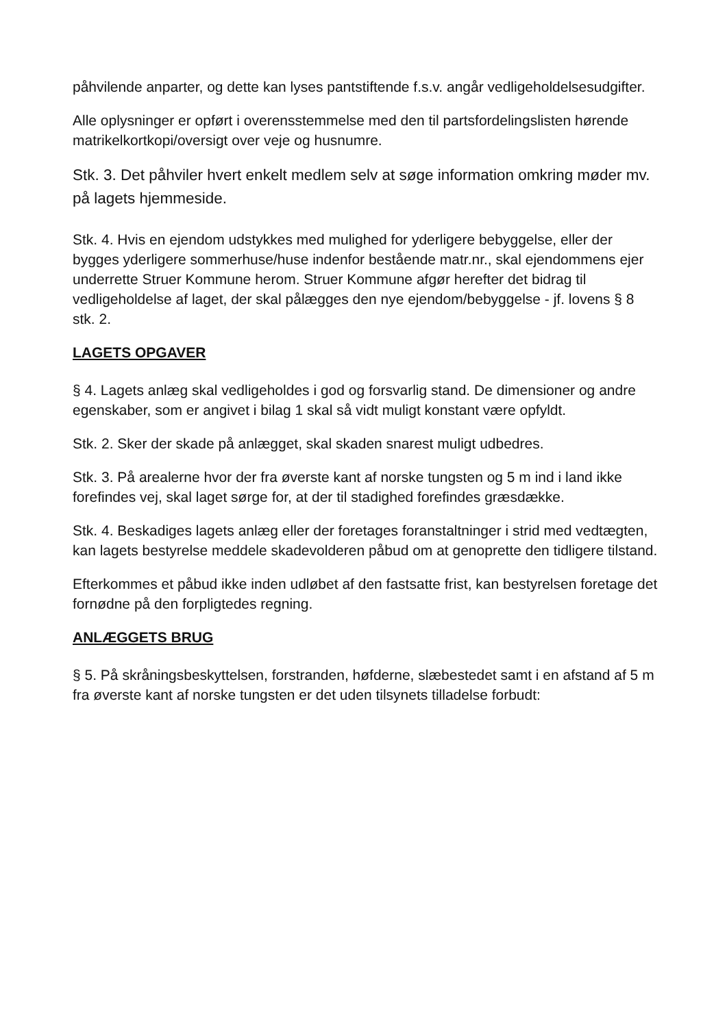påhvilende anparter, og dette kan lyses pantstiftende f.s.v. angår vedligeholdelsesudgifter.
Alle oplysninger er opført i overensstemmelse med den til partsfordelingslisten hørende matrikelkortkopi/oversigt over veje og husnumre.
Stk. 3. Det påhviler hvert enkelt medlem selv at søge information omkring møder mv. på lagets hjemmeside.
Stk. 4. Hvis en ejendom udstykkes med mulighed for yderligere bebyggelse, eller der bygges yderligere sommerhuse/huse indenfor bestående matr.nr., skal ejendommens ejer underrette Struer Kommune herom. Struer Kommune afgør herefter det bidrag til vedligeholdelse af laget, der skal pålægges den nye ejendom/bebyggelse - jf. lovens § 8 stk. 2.
LAGETS OPGAVER
§ 4. Lagets anlæg skal vedligeholdes i god og forsvarlig stand. De dimensioner og andre egenskaber, som er angivet i bilag 1 skal så vidt muligt konstant være opfyldt.
Stk. 2. Sker der skade på anlægget, skal skaden snarest muligt udbedres.
Stk. 3. På arealerne hvor der fra øverste kant af norske tungsten og 5 m ind i land ikke forefindes vej, skal laget sørge for, at der til stadighed forefindes græsdække.
Stk. 4. Beskadiges lagets anlæg eller der foretages foranstaltninger i strid med vedtægten, kan lagets bestyrelse meddele skadevolderen påbud om at genoprette den tidligere tilstand.
Efterkommes et påbud ikke inden udløbet af den fastsatte frist, kan bestyrelsen foretage det fornødne på den forpligtedes regning.
ANLÆGGETS BRUG
§ 5. På skråningsbeskyttelsen, forstranden, høfderne, slæbestedet samt i en afstand af 5 m fra øverste kant af norske tungsten er det uden tilsynets tilladelse forbudt: